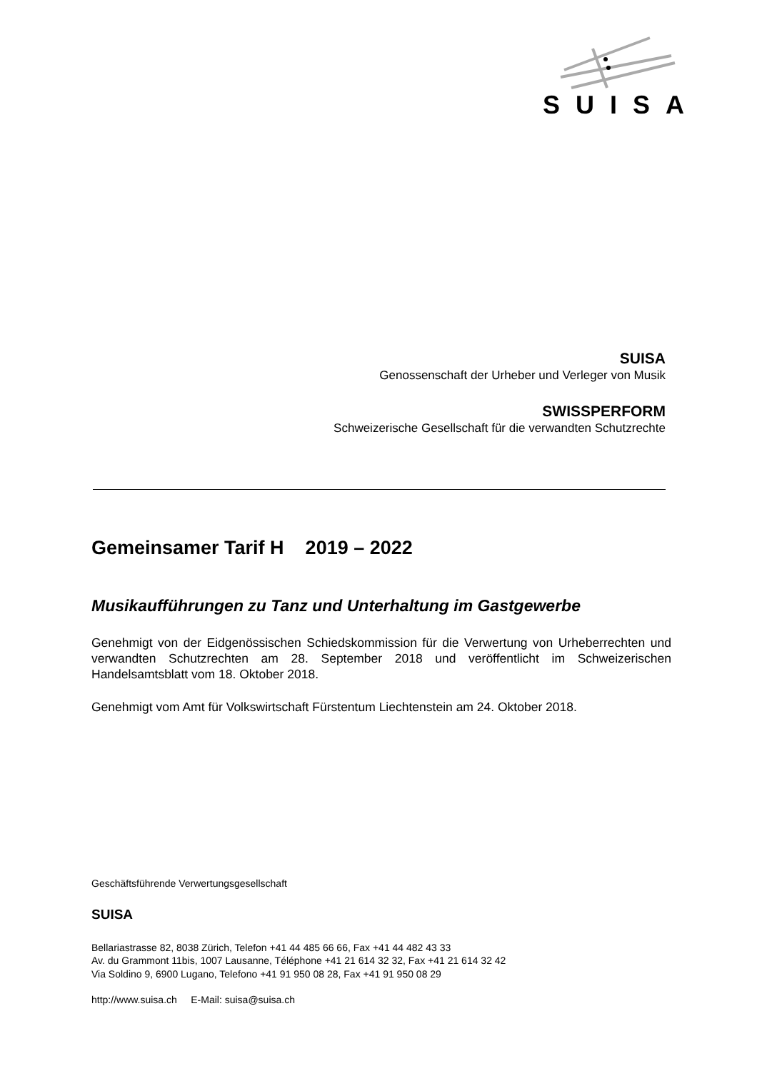SUISA
SUISA
Genossenschaft der Urheber und Verleger von Musik
SWISSPERFORM
Schweizerische Gesellschaft für die verwandten Schutzrechte
Gemeinsamer Tarif H 2019 – 2022
Musikaufführungen zu Tanz und Unterhaltung im Gastgewerbe
Genehmigt von der Eidgenössischen Schiedskommission für die Verwertung von Urheber­rechten und verwandten Schutzrechten am 28. September 2018 und veröffentlicht im Schweizerischen Handelsamtsblatt vom 18. Oktober 2018.
Genehmigt vom Amt für Volkswirtschaft Fürstentum Liechtenstein am 24. Oktober 2018.
Geschäftsführende Verwertungsgesellschaft
SUISA
Bellariastrasse 82, 8038 Zürich, Telefon +41 44 485 66 66, Fax +41 44 482 43 33
Av. du Grammont 11bis, 1007 Lausanne, Téléphone +41 21 614 32 32, Fax +41 21 614 32 42
Via Soldino 9, 6900 Lugano, Telefono +41 91 950 08 28, Fax +41 91 950 08 29
http://www.suisa.ch E-Mail: suisa@suisa.ch